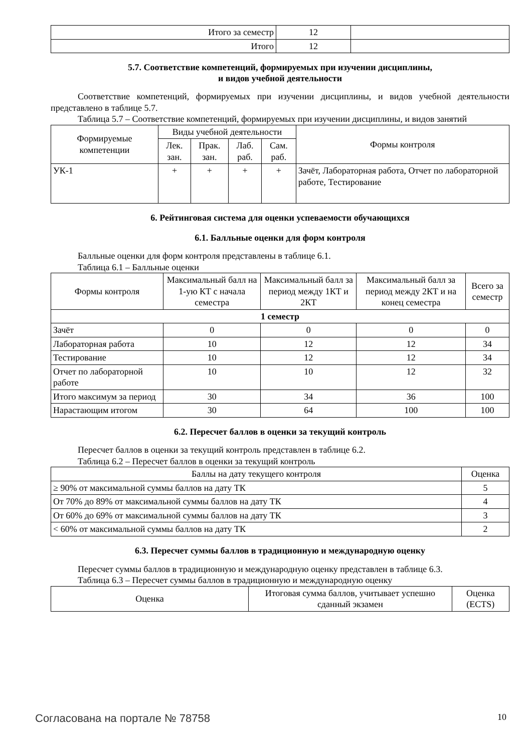| Итого за семестр | 12 | |
| Итого | 12 | |
5.7. Соответствие компетенций, формируемых при изучении дисциплины,
и видов учебной деятельности
Соответствие компетенций, формируемых при изучении дисциплины, и видов учебной деятельности представлено в таблице 5.7.
Таблица 5.7 – Соответствие компетенций, формируемых при изучении дисциплины, и видов занятий
| Формируемые компетенции | Виды учебной деятельности | | | | Формы контроля |
| --- | --- | --- | --- | --- | --- |
| | Лек. зан. | Прак. зан. | Лаб. раб. | Сам. раб. | |
| УК-1 | + | + | + | + | Зачёт, Лабораторная работа, Отчет по лабораторной работе, Тестирование |
6. Рейтинговая система для оценки успеваемости обучающихся
6.1. Балльные оценки для форм контроля
Балльные оценки для форм контроля представлены в таблице 6.1.
Таблица 6.1 – Балльные оценки
| Формы контроля | Максимальный балл на 1-ую КТ с начала семестра | Максимальный балл за период между 1КТ и 2КТ | Максимальный балл за период между 2КТ и на конец семестра | Всего за семестр |
| --- | --- | --- | --- | --- |
| 1 семестр | | | | |
| Зачёт | 0 | 0 | 0 | 0 |
| Лабораторная работа | 10 | 12 | 12 | 34 |
| Тестирование | 10 | 12 | 12 | 34 |
| Отчет по лабораторной работе | 10 | 10 | 12 | 32 |
| Итого максимум за период | 30 | 34 | 36 | 100 |
| Нарастающим итогом | 30 | 64 | 100 | 100 |
6.2. Пересчет баллов в оценки за текущий контроль
Пересчет баллов в оценки за текущий контроль представлен в таблице 6.2.
Таблица 6.2 – Пересчет баллов в оценки за текущий контроль
| Баллы на дату текущего контроля | Оценка |
| --- | --- |
| ≥ 90% от максимальной суммы баллов на дату ТК | 5 |
| От 70% до 89% от максимальной суммы баллов на дату ТК | 4 |
| От 60% до 69% от максимальной суммы баллов на дату ТК | 3 |
| < 60% от максимальной суммы баллов на дату ТК | 2 |
6.3. Пересчет суммы баллов в традиционную и международную оценку
Пересчет суммы баллов в традиционную и международную оценку представлен в таблице 6.3.
Таблица 6.3 – Пересчет суммы баллов в традиционную и международную оценку
| Оценка | Итоговая сумма баллов, учитывает успешно сданный экзамен | Оценка (ECTS) |
| --- | --- | --- |
Согласована на портале № 78758 10